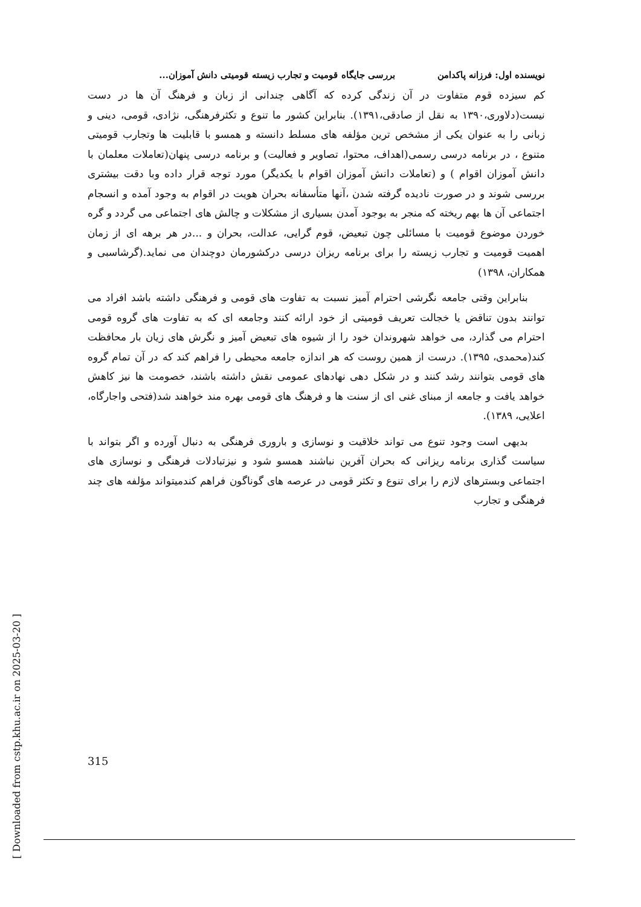[ Downloaded from cstp.khu.ac.ir on 2025-03-20 ]
نویسنده اول: فرزانه پاکدامن بررسی جایگاه قومیت و تجارب زیسته قومیتی دانش آموزان...
کم سیزده قوم متفاوت در آن زندگی کرده که آگاهی چندانی از زبان و فرهنگ آن ها در دست نیست(دلاوری،۱۳۹۰ به نقل از صادقی،۱۳۹۱). بنابراین کشور ما تنوع و تکثرفرهنگی، نژادی، قومی، دینی و زبانی را به عنوان یکی از مشخص ترین مؤلفه های مسلط دانسته و همسو با قابلیت ها وتجارب قومیتی متنوع ، در برنامه درسی رسمی(اهداف، محتوا، تصاویر و فعالیت) و برنامه درسی پنهان(تعاملات معلمان با دانش آموزان اقوام ) و (تعاملات دانش آموزان اقوام با یکدیگر) مورد توجه قرار داده وبا دقت بیشتری بررسی شوند و در صورت نادیده گرفته شدن ،آنها متأسفانه بحران هویت در اقوام به وجود آمده و انسجام اجتماعی آن ها بهم ریخته که منجر به بوجود آمدن بسیاری از مشکلات و چالش های اجتماعی می گردد و گره خوردن موضوع قومیت با مسائلی چون تبعیض، قوم گرایی، عدالت، بحران و ...در هر برهه ای از زمان اهمیت قومیت و تجارب زیسته را برای برنامه ریزان درسی درکشورمان دوچندان می نماید.(گرشاسبی و همکاران، ۱۳۹۸)
بنابراین وقتی جامعه نگرشی احترام آمیز نسبت به تفاوت های قومی و فرهنگی داشته باشد افراد می توانند بدون تناقض یا خجالت تعریف قومیتی از خود ارائه کنند وجامعه ای که به تفاوت های گروه قومی احترام می گذارد، می خواهد شهروندان خود را از شیوه های تبعیض آمیز و نگرش های زیان بار محافظت کند(محمدی، ۱۳۹۵). درست از همین روست که هر اندازه جامعه محیطی را فراهم کند که در آن تمام گروه های قومی بتوانند رشد کنند و در شکل دهی نهادهای عمومی نقش داشته باشند، خصومت ها نیز کاهش خواهد یافت و جامعه از مبنای غنی ای از سنت ها و فرهنگ های قومی بهره مند خواهند شد(فتحی واجارگاه، اعلایی، ۱۳۸۹).
بدیهی است وجود تنوع می تواند خلاقیت و نوسازی و باروری فرهنگی به دنبال آورده و اگر بتواند با سیاست گذاری برنامه ریزانی که بحران آفرین نباشند همسو شود و نیزتبادلات فرهنگی و نوسازی های اجتماعی وبسترهای لازم را برای تنوع و تکثر قومی در عرصه های گوناگون فراهم کندمیتواند مؤلفه های چند فرهنگی و تجارب
315